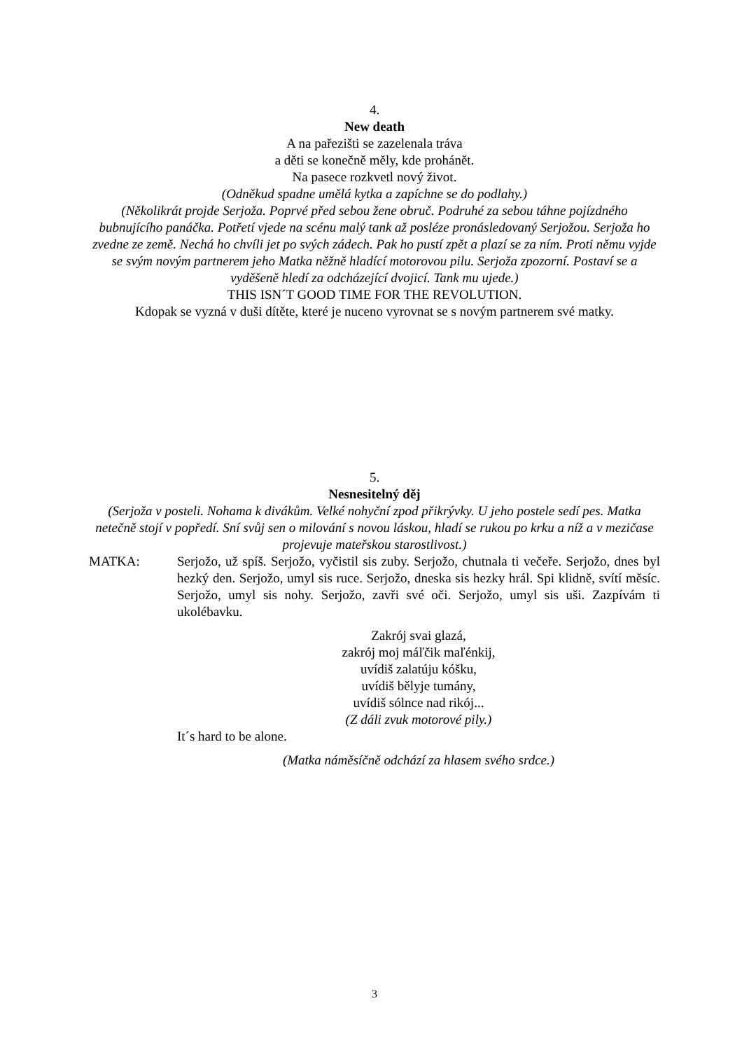4.
New death
A na pařezišti se zazelenala tráva
a děti se konečně měly, kde prohánět.
Na pasece rozkvetl nový život.
(Odněkud spadne umělá kytka a zapíchne se do podlahy.)
(Několikrát projde Serjoža. Poprvé před sebou žene obruč. Podruhé za sebou táhne pojízdného bubnujícího panáčka. Potřetí vjede na scénu malý tank až posléze pronásledovaný Serjožou. Serjoža ho zvedne ze země. Nechá ho chvíli jet po svých zádech. Pak ho pustí zpět a plazí se za ním. Proti němu vyjde se svým novým partnerem jeho Matka něžně hladící motorovou pilu. Serjoža zpozorní. Postaví se a vyděšeně hledí za odcházející dvojicí. Tank mu ujede.)
THIS ISN´T GOOD TIME FOR THE REVOLUTION.
Kdopak se vyzná v duši dítěte, které je nuceno vyrovnat se s novým partnerem své matky.
5.
Nesnesitelný děj
(Serjoža v posteli. Nohama k divákům. Velké nohyční zpod přikrývky. U jeho postele sedí pes. Matka netečně stojí v popředí. Sní svůj sen o milování s novou láskou, hladí se rukou po krku a níž a v mezičase projevuje mateřskou starostlivost.)
MATKA: Serjožo, už spíš. Serjožo, vyčistil sis zuby. Serjožo, chutnala ti večeře. Serjožo, dnes byl hezký den. Serjožo, umyl sis ruce. Serjožo, dneska sis hezky hrál. Spi klidně, svítí měsíc. Serjožo, umyl sis nohy. Serjožo, zavři své oči. Serjožo, umyl sis uši. Zazpívám ti ukolébavku.
Zakrój svai glazá,
zakrój moj máľčik maľénkij,
uvídiš zalatúju kóšku,
uvídiš bělyje tumány,
uvídiš sólnce nad rikój...
(Z dáli zvuk motorové pily.)
It´s hard to be alone.
(Matka náměsíčně odchází za hlasem svého srdce.)
3